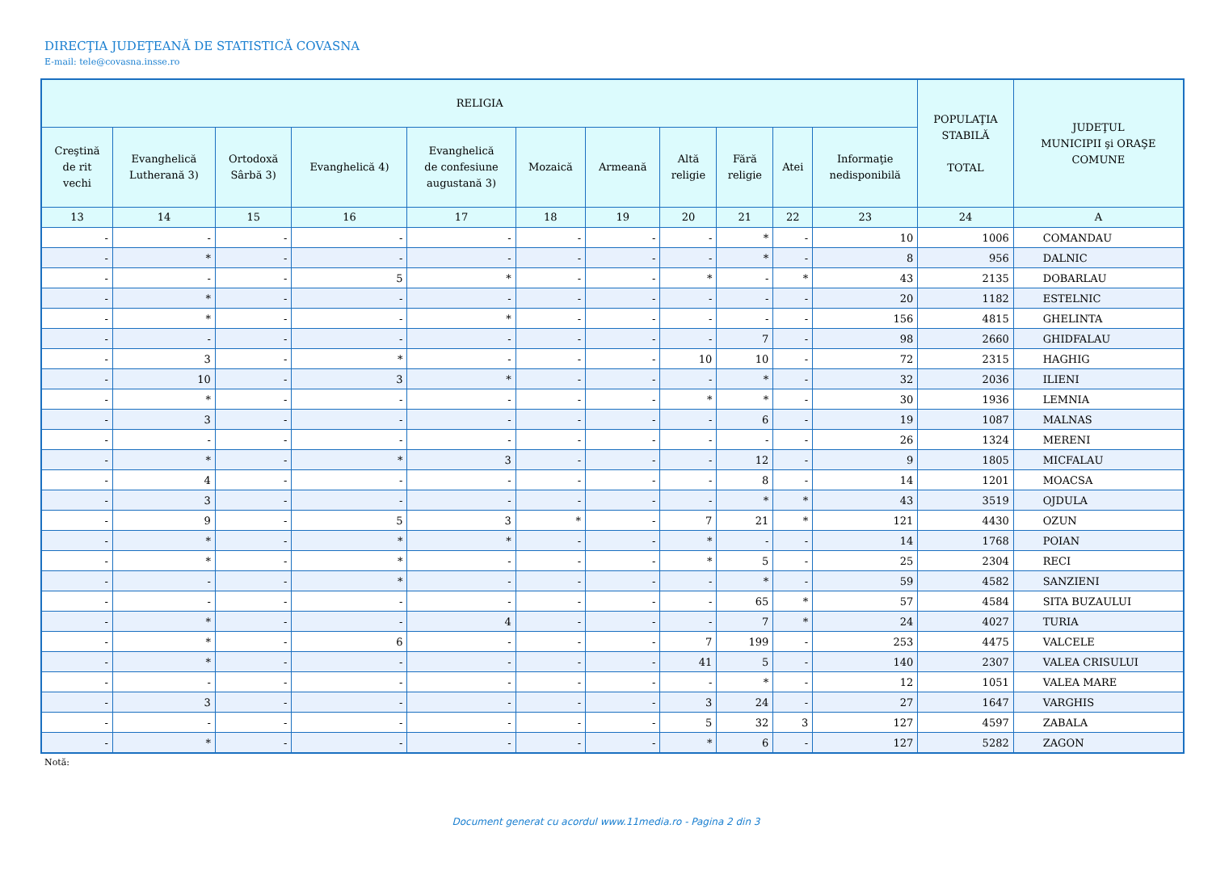DIRECŢIA JUDEŢEANĂ DE STATISTICĂ COVASNA
E-mail: tele@covasna.insse.ro
| RELIGIA | | | | | | | | | | | POPULAŢIA STABILĂ TOTAL | JUDEŢUL MUNICIPII şi ORAŞE COMUNE |
| --- | --- | --- | --- | --- | --- | --- | --- | --- | --- | --- | --- | --- |
| Creştină de rit vechi | Evanghelică Lutherană 3) | Ortodoxă Sârbă 3) | Evanghelică 4) | Evanghelică de confesiune augustană 3) | Mozaică | Armeană | Altă religie | Fără religie | Atei | Informaţie nedisponibilă | | |
| 13 | 14 | 15 | 16 | 17 | 18 | 19 | 20 | 21 | 22 | 23 | 24 | A |
| - | - | - | - | - | - | - | - | * | - | 10 | 1006 | COMANDAU |
| - | * | - | - | - | - | - | - | * | - | 8 | 956 | DALNIC |
| - | - | - | 5 | * | - | - | * | - | * | 43 | 2135 | DOBARLAU |
| - | * | - | - | - | - | - | - | - | - | 20 | 1182 | ESTELNIC |
| - | * | - | - | * | - | - | - | - | - | 156 | 4815 | GHELINTA |
| - | - | - | - | - | - | - | - | 7 | - | 98 | 2660 | GHIDFALAU |
| - | 3 | - | * | - | - | - | 10 | 10 | - | 72 | 2315 | HAGHIG |
| - | 10 | - | 3 | * | - | - | - | * | - | 32 | 2036 | ILIENI |
| - | * | - | - | - | - | - | * | * | - | 30 | 1936 | LEMNIA |
| - | 3 | - | - | - | - | - | - | 6 | - | 19 | 1087 | MALNAS |
| - | - | - | - | - | - | - | - | - | - | 26 | 1324 | MERENI |
| - | * | - | * | 3 | - | - | - | 12 | - | 9 | 1805 | MICFALAU |
| - | 4 | - | - | - | - | - | - | 8 | - | 14 | 1201 | MOACSA |
| - | 3 | - | - | - | - | - | - | * | * | 43 | 3519 | OJDULA |
| - | 9 | - | 5 | 3 | * | - | 7 | 21 | * | 121 | 4430 | OZUN |
| - | * | - | * | * | - | - | * | - | - | 14 | 1768 | POIAN |
| - | * | - | * | - | - | - | * | 5 | - | 25 | 2304 | RECI |
| - | - | - | * | - | - | - | - | * | - | 59 | 4582 | SANZIENI |
| - | - | - | - | - | - | - | - | 65 | * | 57 | 4584 | SITA BUZAULUI |
| - | * | - | - | 4 | - | - | - | 7 | * | 24 | 4027 | TURIA |
| - | * | - | 6 | - | - | - | 7 | 199 | - | 253 | 4475 | VALCELE |
| - | * | - | - | - | - | - | 41 | 5 | - | 140 | 2307 | VALEA CRISULUI |
| - | - | - | - | - | - | - | - | * | - | 12 | 1051 | VALEA MARE |
| - | 3 | - | - | - | - | - | 3 | 24 | - | 27 | 1647 | VARGHIS |
| - | - | - | - | - | - | - | 5 | 32 | 3 | 127 | 4597 | ZABALA |
| - | * | - | - | - | - | - | * | 6 | - | 127 | 5282 | ZAGON |
Notă:
Document generat cu acordul www.11media.ro - Pagina 2 din 3